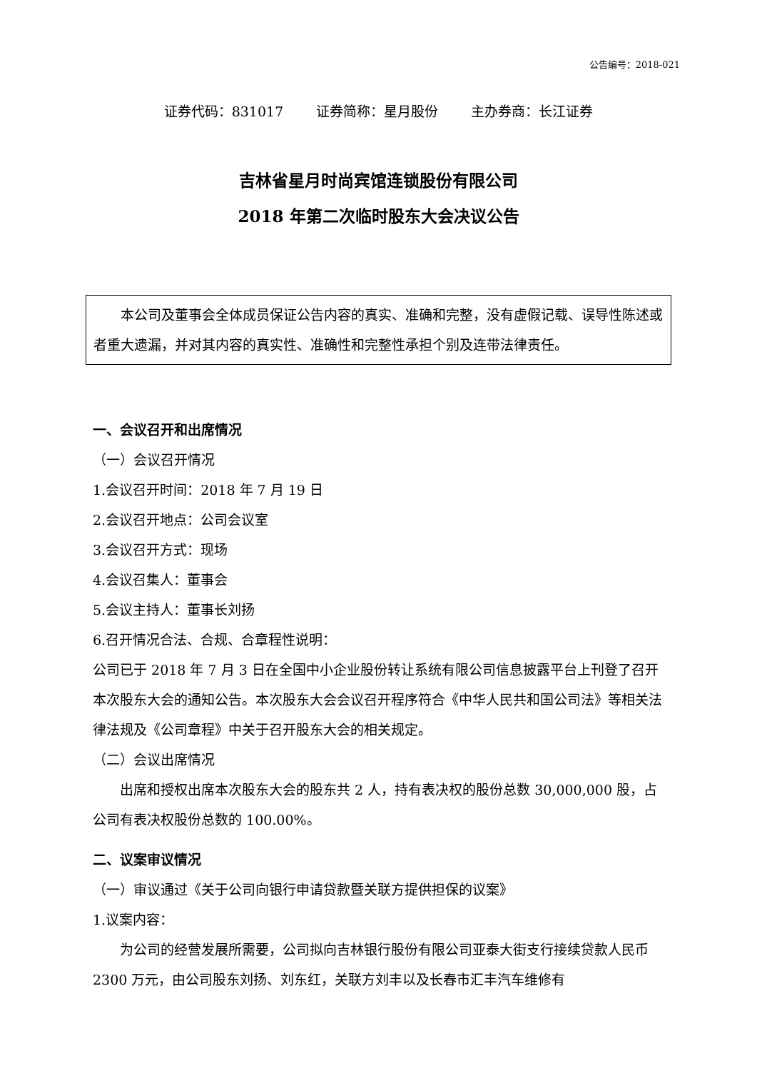公告编号：2018-021
证券代码：831017 证券简称：星月股份 主办券商：长江证券
吉林省星月时尚宾馆连锁股份有限公司
2018 年第二次临时股东大会决议公告
本公司及董事会全体成员保证公告内容的真实、准确和完整，没有虚假记载、误导性陈述或者重大遗漏，并对其内容的真实性、准确性和完整性承担个别及连带法律责任。
一、会议召开和出席情况
（一）会议召开情况
1.会议召开时间：2018 年 7 月 19 日
2.会议召开地点：公司会议室
3.会议召开方式：现场
4.会议召集人：董事会
5.会议主持人：董事长刘扬
6.召开情况合法、合规、合章程性说明：
公司已于 2018 年 7 月 3 日在全国中小企业股份转让系统有限公司信息披露平台上刊登了召开本次股东大会的通知公告。本次股东大会会议召开程序符合《中华人民共和国公司法》等相关法律法规及《公司章程》中关于召开股东大会的相关规定。
（二）会议出席情况
出席和授权出席本次股东大会的股东共 2 人，持有表决权的股份总数 30,000,000 股，占公司有表决权股份总数的 100.00%。
二、议案审议情况
（一）审议通过《关于公司向银行申请贷款暨关联方提供担保的议案》
1.议案内容：
为公司的经营发展所需要，公司拟向吉林银行股份有限公司亚泰大街支行接续贷款人民币 2300 万元，由公司股东刘扬、刘东红，关联方刘丰以及长春市汇丰汽车维修有